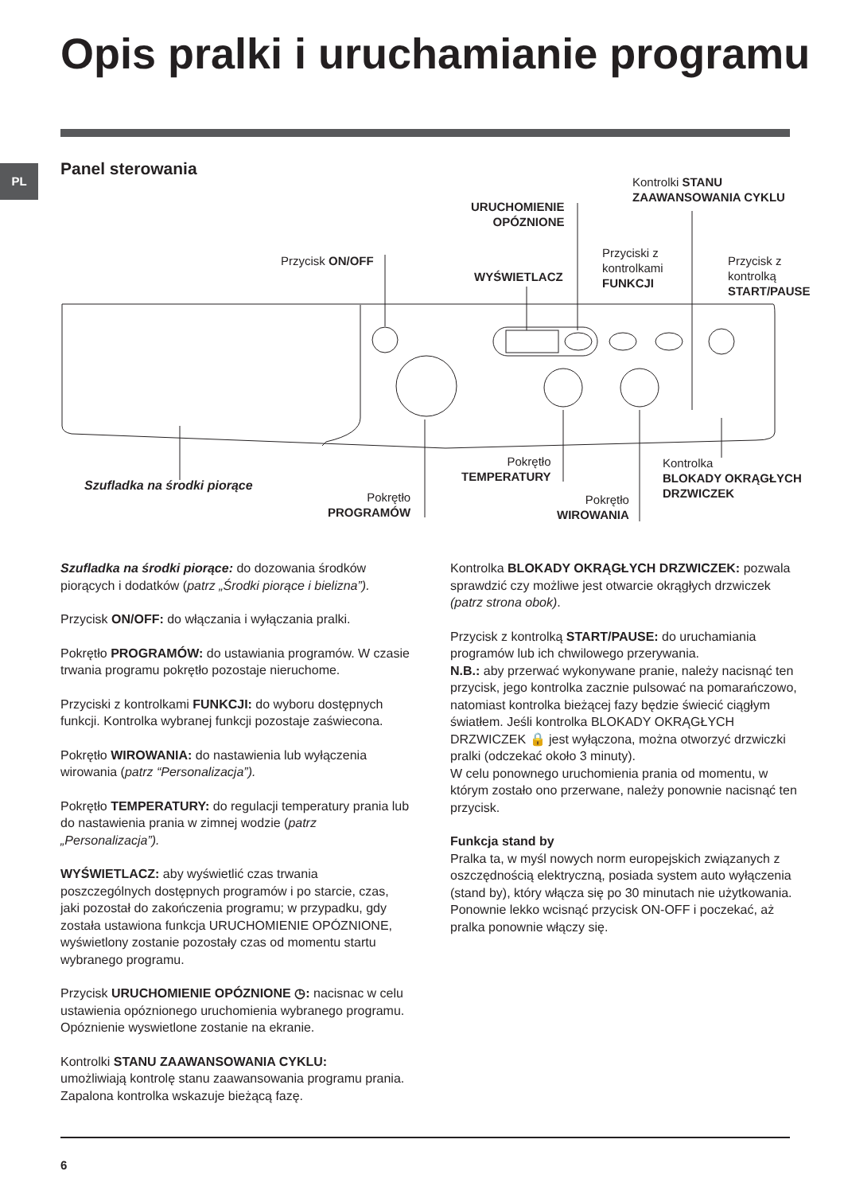Opis pralki i uruchamianie programu
PL Panel sterowania
Przycisk ON/OFF
URUCHOMIENIE
OPÓZNIONE
WYŚWIETLACZ
Przyciski z
kontrolkami
FUNKCJI
Kontrolki STANU
ZAAWANSOWANIA CYKLU
Przycisk z
kontrolką
START/PAUSE
Szufladka na środki piorące
Pokrętło
PROGRAMÓW
Pokrętło
TEMPERATURY
Pokrętło
WIROWANIA
Kontrolka
BLOKADY OKRĄGŁYCH
DRZWICZEK
Szufladka na środki piorące: do dozowania środków piorących i dodatków (patrz „Środki piorące i bielizna”).
Przycisk ON/OFF: do włączania i wyłączania pralki.
Pokrętło PROGRAMÓW: do ustawiania programów. W czasie trwania programu pokrętło pozostaje nieruchome.
Przyciski z kontrolkami FUNKCJI: do wyboru dostępnych funkcji. Kontrolka wybranej funkcji pozostaje zaświecona.
Pokrętło WIROWANIA: do nastawienia lub wyłączenia wirowania (patrz “Personalizacja”).
Pokrętło TEMPERATURY: do regulacji temperatury prania lub do nastawienia prania w zimnej wodzie (patrz „Personalizacja”).
WYŚWIETLACZ: aby wyświetlić czas trwania poszczególnych dostępnych programów i po starcie, czas, jaki pozostał do zakończenia programu; w przypadku, gdy została ustawiona funkcja URUCHOMIENIE OPÓZNIONE, wyświetlony zostanie pozostały czas od momentu startu wybranego programu.
Przycisk URUCHOMIENIE OPÓZNIONE ◷: nacisnac w celu ustawienia opóznionego uruchomienia wybranego programu. Opóznienie wyswietlone zostanie na ekranie.
Kontrolki STANU ZAAWANSOWANIA CYKLU:
umożliwiają kontrolę stanu zaawansowania programu prania.
Zapalona kontrolka wskazuje bieżącą fazę.
Kontrolka BLOKADY OKRĄGŁYCH DRZWICZEK: pozwala sprawdzić czy możliwe jest otwarcie okrągłych drzwiczek (patrz strona obok).
Przycisk z kontrolką START/PAUSE: do uruchamiania programów lub ich chwilowego przerywania.
N.B.: aby przerwać wykonywane pranie, należy nacisnąć ten przycisk, jego kontrolka zacznie pulsować na pomarańczowo, natomiast kontrolka bieżącej fazy będzie świecić ciągłym światłem. Jeśli kontrolka BLOKADY OKRĄGŁYCH DRZWICZEK 🔒 jest wyłączona, można otworzyć drzwiczki pralki (odczekać około 3 minuty).
W celu ponownego uruchomienia prania od momentu, w którym zostało ono przerwane, należy ponownie nacisnąć ten przycisk.
Funkcja stand by
Pralka ta, w myśl nowych norm europejskich związanych z oszczędnością elektryczną, posiada system auto wyłączenia (stand by), który włącza się po 30 minutach nie użytkowania. Ponownie lekko wcisnąć przycisk ON-OFF i poczekać, aż pralka ponownie włączy się.
6